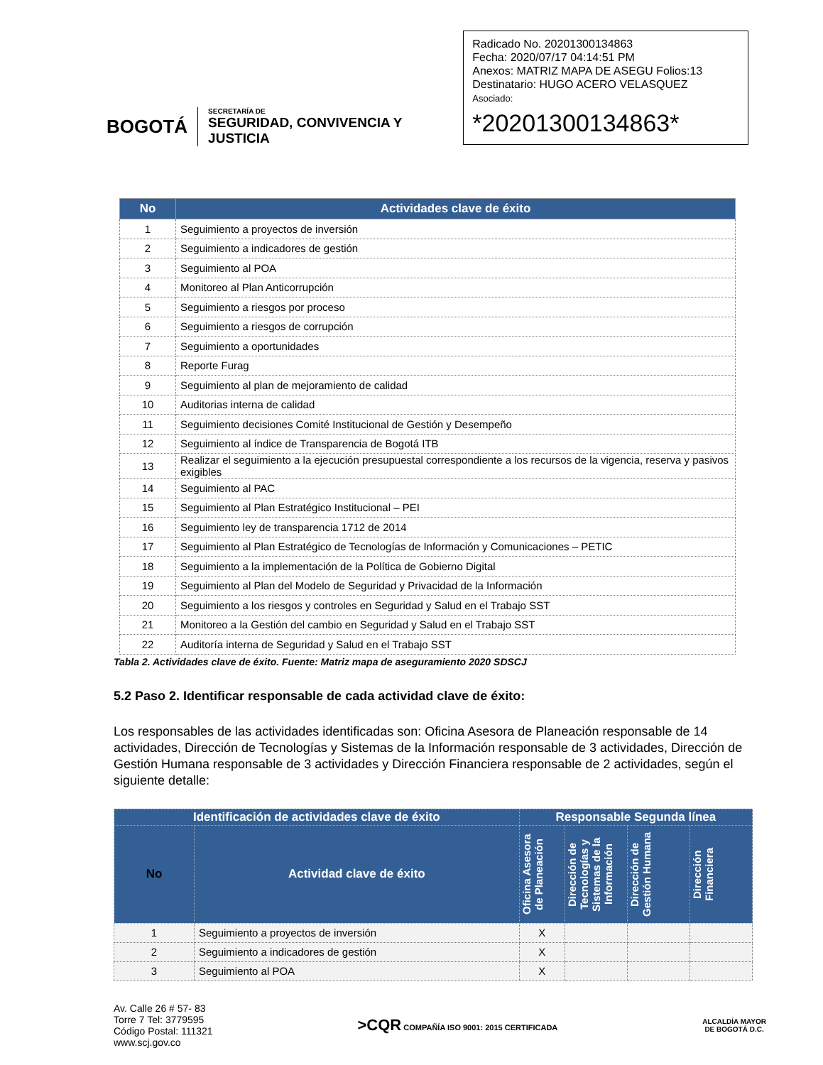BOGOTÁ
SECRETARÍA DE
SEGURIDAD, CONVIVENCIA Y JUSTICIA
Radicado No. 20201300134863
Fecha: 2020/07/17 04:14:51 PM
Anexos: MATRIZ MAPA DE ASEGU Folios:13
Destinatario: HUGO ACERO VELASQUEZ
Asociado:
*20201300134863*
| No | Actividades clave de éxito |
| --- | --- |
| 1 | Seguimiento a proyectos de inversión |
| 2 | Seguimiento a indicadores de gestión |
| 3 | Seguimiento al POA |
| 4 | Monitoreo al Plan Anticorrupción |
| 5 | Seguimiento a riesgos por proceso |
| 6 | Seguimiento a riesgos de corrupción |
| 7 | Seguimiento a oportunidades |
| 8 | Reporte Furag |
| 9 | Seguimiento al plan de mejoramiento de calidad |
| 10 | Auditorias interna de calidad |
| 11 | Seguimiento decisiones Comité Institucional de Gestión y Desempeño |
| 12 | Seguimiento al índice de Transparencia de Bogotá ITB |
| 13 | Realizar el seguimiento a la ejecución presupuestal correspondiente a los recursos de la vigencia, reserva y pasivos exigibles |
| 14 | Seguimiento al PAC |
| 15 | Seguimiento al Plan Estratégico Institucional – PEI |
| 16 | Seguimiento ley de transparencia 1712 de 2014 |
| 17 | Seguimiento al Plan Estratégico de Tecnologías de Información y Comunicaciones – PETIC |
| 18 | Seguimiento a la implementación de la Política de Gobierno Digital |
| 19 | Seguimiento al Plan del Modelo de Seguridad y Privacidad de la Información |
| 20 | Seguimiento a los riesgos y controles en Seguridad y Salud en el Trabajo SST |
| 21 | Monitoreo a la Gestión del cambio en Seguridad y Salud en el Trabajo SST |
| 22 | Auditoría interna de Seguridad y Salud en el Trabajo SST |
Tabla 2. Actividades clave de éxito. Fuente: Matriz mapa de aseguramiento 2020 SDSCJ
5.2 Paso 2. Identificar responsable de cada actividad clave de éxito:
Los responsables de las actividades identificadas son: Oficina Asesora de Planeación responsable de 14 actividades, Dirección de Tecnologías y Sistemas de la Información responsable de 3 actividades, Dirección de Gestión Humana responsable de 3 actividades y Dirección Financiera responsable de 2 actividades, según el siguiente detalle:
| Identificación de actividades clave de éxito | | Responsable Segunda línea | | | |
| --- | --- | --- | --- | --- | --- |
| No | Actividad clave de éxito | Oficina Asesora de Planeación | Dirección de Tecnologías y Sistemas de la Información | Dirección de Gestión Humana | Dirección Financiera |
| 1 | Seguimiento a proyectos de inversión | X | | | |
| 2 | Seguimiento a indicadores de gestión | X | | | |
| 3 | Seguimiento al POA | X | | | |
Av. Calle 26 # 57- 83
Torre 7 Tel: 3779595
Código Postal: 111321
www.scj.gov.co
>CQR COMPAÑÍA ISO 9001: 2015 CERTIFICADA
ALCALDÍA MAYOR
DE BOGOTÁ D.C.